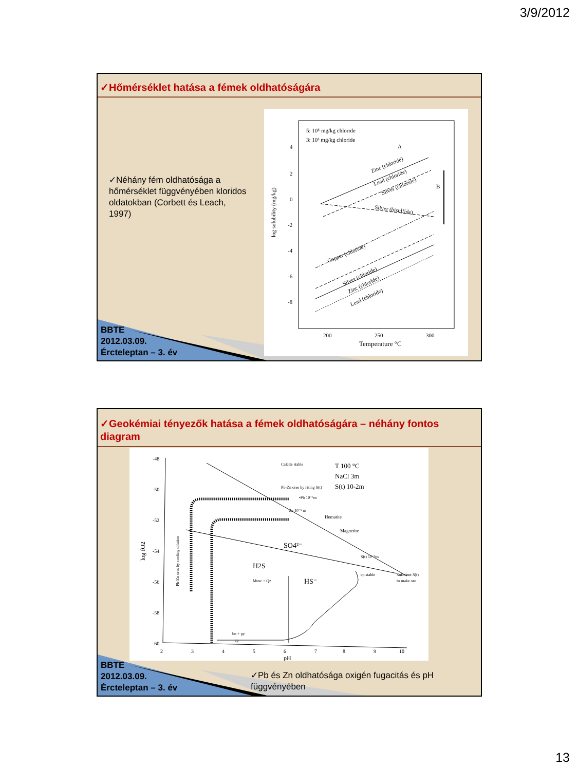3/9/2012
✓Hőmérséklet hatása a fémek oldhatóságára
BBTE
2012.03.09.
Ércteleptan – 3. év
✓Néhány fém oldhatósága a hőmérséklet függvényében kloridos oldatokban (Corbett és Leach, 1997)
5: 10⁵ mg/kg chloride
3: 10³ mg/kg chloride
4
2
0
-2
-4
-6
-8
log solubility (mg/kg)
200
250
300
Temperature °C
A
B
Zinc (chloride)
Lead (chloride)
Silver (chloride)
Silver (bisulfide)
Copper (chloride)
Silver (chloride)
Zinc (chloride)
Lead (chloride)
✓Geokémiai tényezők hatása a fémek oldhatóságára – néhány fontos diagram
BBTE
2012.03.09.
Ércteleptan – 3. év
-48
-50
-52
-54
-56
-58
-60
log fO2
2
3
4
5
6
7
8
9
10
pH
T 100 °C
NaCl 3m
S(t) 10-2m
Calcite stable
Pb-Zn ores by rising S(t)
•Pb 10⁻⁵m
Zn 10⁻⁵ m
Hematite
Magnetite
SO4²⁻
H2S
HS⁻
Musc + Qz
S(t) 10⁻⁵m
cp stable
Suficient S(t)
to make ore
bn + py
cp
Pb-Zn ores by cooling dilution
✓Pb és Zn oldhatósága oxigén fugacitás és pH függvényében
13